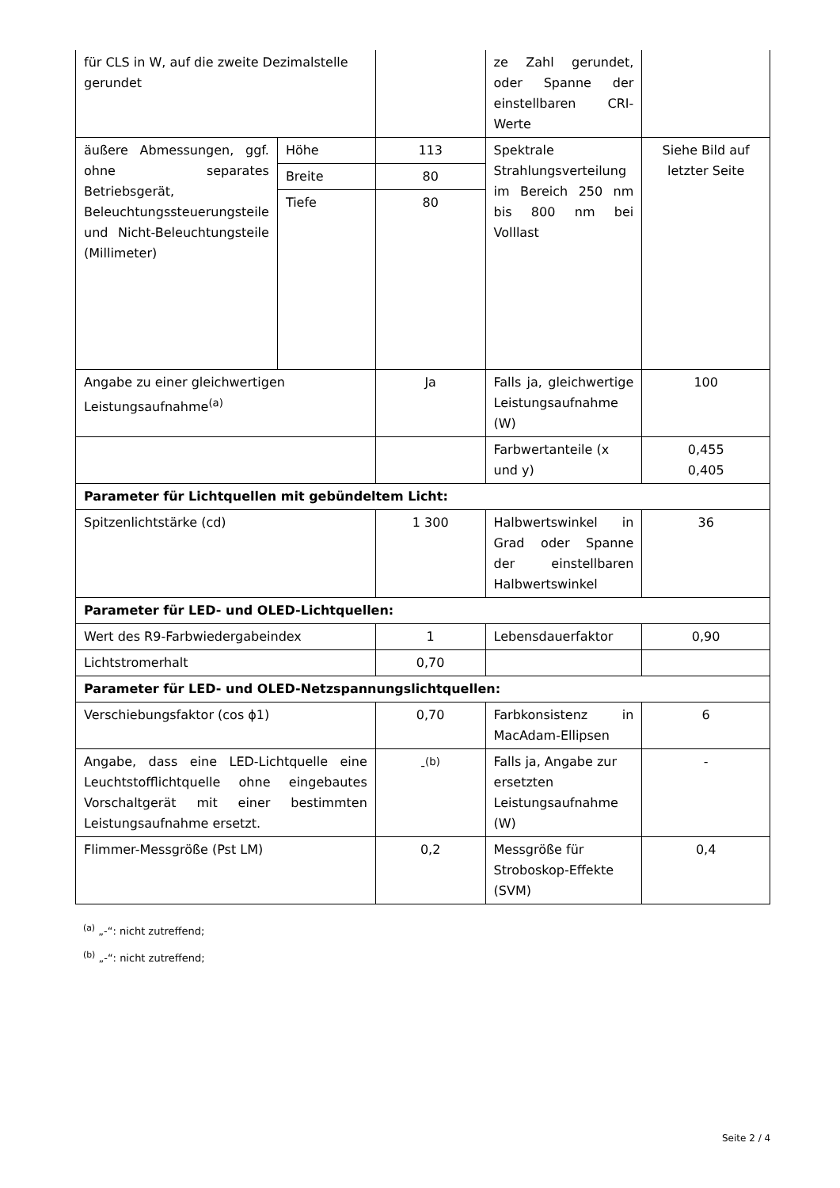| für CLS in W, auf die zweite Dezimalstelle gerundet | | | ze Zahl gerundet, oder Spanne der einstellbaren CRI-Werte | |
| äußere Abmessungen, ggf. ohne separates Betriebsgerät, Beleuchtungssteuerungsteile und Nicht-Beleuchtungsteile (Millimeter) | Höhe | 113 | Spektrale Strahlungsverteilung im Bereich 250 nm bis 800 nm bei Volllast | Siehe Bild auf letzter Seite |
| | Breite | 80 | | |
| | Tiefe | 80 | | |
| Angabe zu einer gleichwertigen Leistungsaufnahme<sup>(a)</sup> | | Ja | Falls ja, gleichwertige Leistungsaufnahme (W) | 100 |
| | | | Farbwertanteile (x und y) | 0,455 0,405 |
| Parameter für Lichtquellen mit gebündeltem Licht: | | | | |
| Spitzenlichtstärke (cd) | | 1 300 | Halbwertswinkel in Grad oder Spanne der einstellbaren Halbwertswinkel | 36 |
| Parameter für LED- und OLED-Lichtquellen: | | | | |
| Wert des R9-Farbwiedergabeindex | | 1 | Lebensdauerfaktor | 0,90 |
| Lichtstromerhalt | | 0,70 | | |
| Parameter für LED- und OLED-Netzspannungslichtquellen: | | | | |
| Verschiebungsfaktor (cos ϕ1) | | 0,70 | Farbkonsistenz in MacAdam-Ellipsen | 6 |
| Angabe, dass eine LED-Lichtquelle eine Leuchtstofflichtquelle ohne eingebautes Vorschaltgerät mit einer bestimmten Leistungsaufnahme ersetzt. | | -<sup>(b)</sup> | Falls ja, Angabe zur ersetzten Leistungsaufnahme (W) | - |
| Flimmer-Messgröße (Pst LM) | | 0,2 | Messgröße für Stroboskop-Effekte (SVM) | 0,4 |
<sup>(a)</sup> „-“: nicht zutreffend;
<sup>(b)</sup> „-“: nicht zutreffend;
Seite 2 / 4